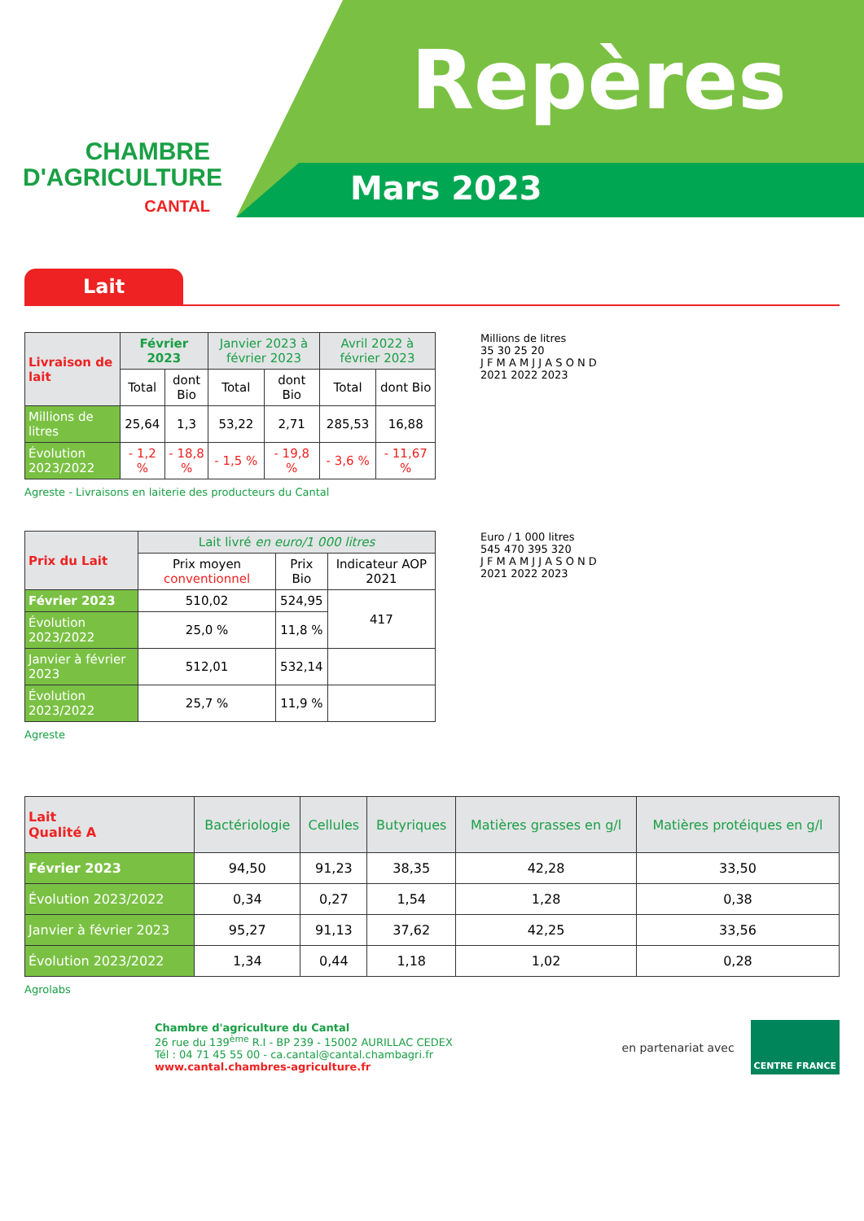CHAMBRE
D'AGRICULTURE
CANTAL
Repères
Mars 2023
Lait
| Livraison de lait | Février 2023 | | Janvier 2023 à février 2023 | | Avril 2022 à février 2023 | |
| --- | --- | --- | --- | --- | --- | --- |
| | Total | dont Bio | Total | dont Bio | Total | dont Bio |
| Millions de litres | 25,64 | 1,3 | 53,22 | 2,71 | 285,53 | 16,88 |
| Évolution 2023/2022 | - 1,2 % | - 18,8 % | - 1,5 % | - 19,8 % | - 3,6 % | - 11,67 % |
Agreste - Livraisons en laiterie des producteurs du Cantal
Millions de litres
35 30 25 20
J F M A M J J A S O N D
2021 2022 2023
| Prix du Lait | Lait livré en euro/1 000 litres | | |
| --- | --- | --- | --- |
| | Prix moyen conventionnel | Prix Bio | Indicateur AOP 2021 |
| Février 2023 | 510,02 | 524,95 | 417 |
| Évolution 2023/2022 | 25,0 % | 11,8 % | |
| Janvier à février 2023 | 512,01 | 532,14 | |
| Évolution 2023/2022 | 25,7 % | 11,9 % | |
Agreste
Euro / 1 000 litres
545 470 395 320
J F M A M J J A S O N D
2021 2022 2023
| Lait Qualité A | Bactériologie | Cellules | Butyriques | Matières grasses en g/l | Matières protéiques en g/l |
| --- | --- | --- | --- | --- | --- |
| Février 2023 | 94,50 | 91,23 | 38,35 | 42,28 | 33,50 |
| Évolution 2023/2022 | 0,34 | 0,27 | 1,54 | 1,28 | 0,38 |
| Janvier à février 2023 | 95,27 | 91,13 | 37,62 | 42,25 | 33,56 |
| Évolution 2023/2022 | 1,34 | 0,44 | 1,18 | 1,02 | 0,28 |
Agrolabs
Chambre d'agriculture du Cantal
26 rue du 139<sup>ème</sup> R.I - BP 239 - 15002 AURILLAC CEDEX
Tél : 04 71 45 55 00 - ca.cantal@cantal.chambagri.fr
www.cantal.chambres-agriculture.fr
en partenariat avec
CENTRE FRANCE